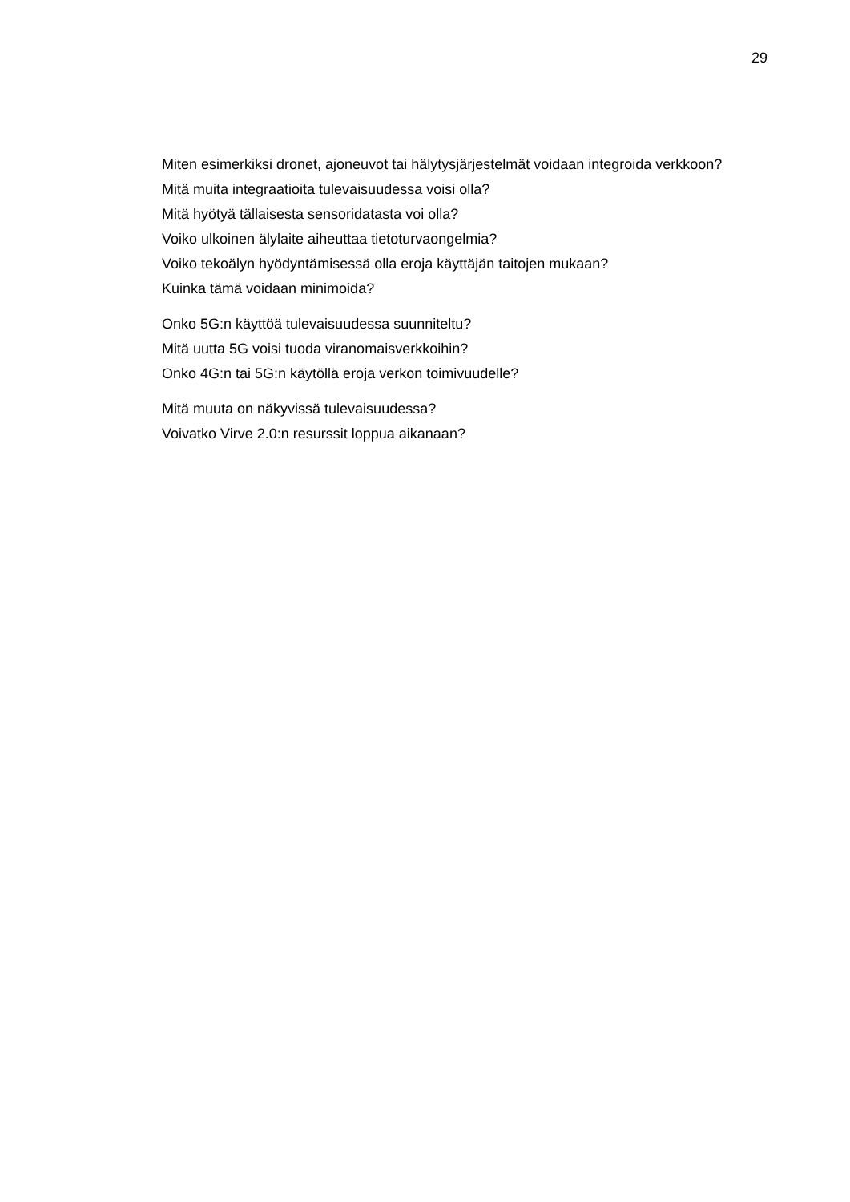29
Miten esimerkiksi dronet, ajoneuvot tai hälytysjärjestelmät voidaan integroida verkkoon?
Mitä muita integraatioita tulevaisuudessa voisi olla?
Mitä hyötyä tällaisesta sensoridatasta voi olla?
Voiko ulkoinen älylaite aiheuttaa tietoturvaongelmia?
Voiko tekoälyn hyödyntämisessä olla eroja käyttäjän taitojen mukaan?
Kuinka tämä voidaan minimoida?
Onko 5G:n käyttöä tulevaisuudessa suunniteltu?
Mitä uutta 5G voisi tuoda viranomaisverkkoihin?
Onko 4G:n tai 5G:n käytöllä eroja verkon toimivuudelle?
Mitä muuta on näkyvissä tulevaisuudessa?
Voivatko Virve 2.0:n resurssit loppua aikanaan?